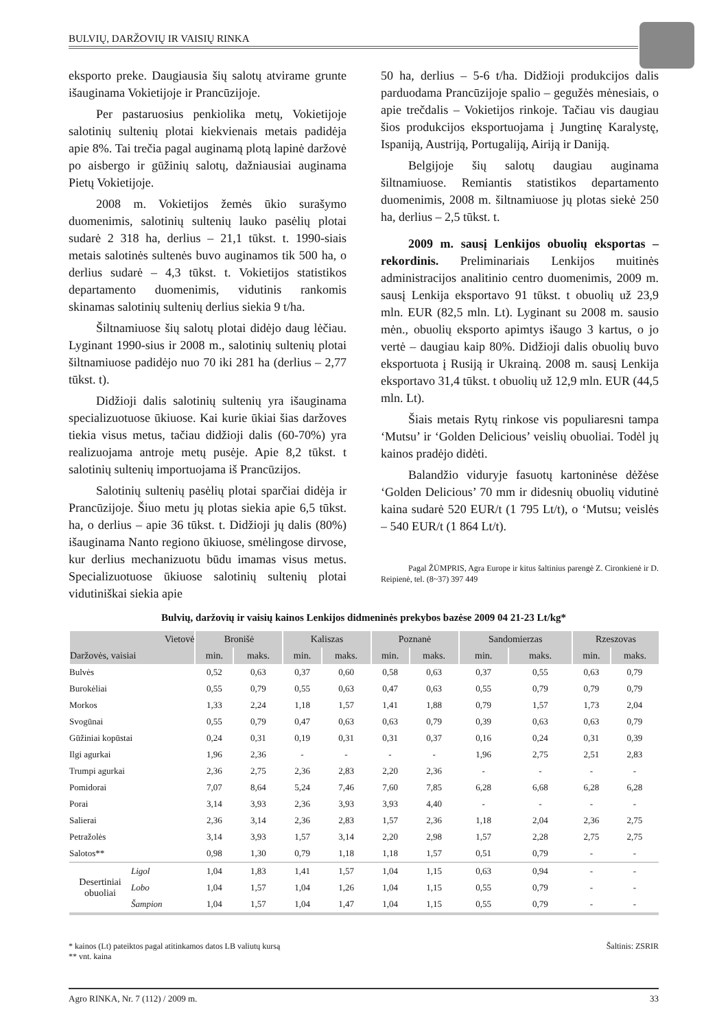BULVIŲ, DARŽOVIŲ IR VAISIŲ RINKA
eksporto preke. Daugiausia šių salotų atvirame grunte išauginama Vokietijoje ir Prancūzijoje.
Per pastaruosius penkiolika metų, Vokietijoje salotinių sultenių plotai kiekvienais metais padidėja apie 8%. Tai trečia pagal auginamą plotą lapinė daržovė po aisbergo ir gūžinių salotų, dažniausiai auginama Pietų Vokietijoje.
2008 m. Vokietijos žemės ūkio surašymo duomenimis, salotinių sultenių lauko pasėlių plotai sudarė 2 318 ha, derlius – 21,1 tūkst. t. 1990-siais metais salotinės sultenės buvo auginamos tik 500 ha, o derlius sudarė – 4,3 tūkst. t. Vokietijos statistikos departamento duomenimis, vidutinis rankomis skinamas salotinių sultenių derlius siekia 9 t/ha.
Šiltnamiuose šių salotų plotai didėjo daug lėčiau. Lyginant 1990-sius ir 2008 m., salotinių sultenių plotai šiltnamiuose padidėjo nuo 70 iki 281 ha (derlius – 2,77 tūkst. t).
Didžioji dalis salotinių sultenių yra išauginama specializuotuose ūkiuose. Kai kurie ūkiai šias daržoves tiekia visus metus, tačiau didžioji dalis (60-70%) yra realizuojama antroje metų pusėje. Apie 8,2 tūkst. t salotinių sultenių importuojama iš Prancūzijos.
Salotinių sultenių pasėlių plotai sparčiai didėja ir Prancūzijoje. Šiuo metu jų plotas siekia apie 6,5 tūkst. ha, o derlius – apie 36 tūkst. t. Didžioji jų dalis (80%) išauginama Nanto regiono ūkiuose, smėlingose dirvose, kur derlius mechanizuotu būdu imamas visus metus. Specializuotuose ūkiuose salotinių sultenių plotai vidutiniškai siekia apie
50 ha, derlius – 5-6 t/ha. Didžioji produkcijos dalis parduodama Prancūzijoje spalio – gegužės mėnesiais, o apie trečdalis – Vokietijos rinkoje. Tačiau vis daugiau šios produkcijos eksportuojama į Jungtinę Karalystę, Ispaniją, Austriją, Portugaliją, Airiją ir Daniją.
Belgijoje šių salotų daugiau auginama šiltnamiuose. Remiantis statistikos departamento duomenimis, 2008 m. šiltnamiuose jų plotas siekė 250 ha, derlius – 2,5 tūkst. t.
2009 m. sausį Lenkijos obuolių eksportas – rekordinis. Preliminariais Lenkijos muitinės administracijos analitinio centro duomenimis, 2009 m. sausį Lenkija eksportavo 91 tūkst. t obuolių už 23,9 mln. EUR (82,5 mln. Lt). Lyginant su 2008 m. sausio mėn., obuolių eksporto apimtys išaugo 3 kartus, o jo vertė – daugiau kaip 80%. Didžioji dalis obuolių buvo eksportuota į Rusiją ir Ukrainą. 2008 m. sausį Lenkija eksportavo 31,4 tūkst. t obuolių už 12,9 mln. EUR (44,5 mln. Lt).
Šiais metais Rytų rinkose vis populiaresni tampa ‘Mutsu’ ir ‘Golden Delicious’ veislių obuoliai. Todėl jų kainos pradėjo didėti.
Balandžio viduryje fasuotų kartoninėse dėžėse ‘Golden Delicious’ 70 mm ir didesnių obuolių vidutinė kaina sudarė 520 EUR/t (1 795 Lt/t), o ‘Mutsu; veislės – 540 EUR/t (1 864 Lt/t).
Pagal ŽŪMPRIS, Agra Europe ir kitus šaltinius parengė Z. Cironkienė ir D. Reipienė, tel. (8~37) 397 449
Bulvių, daržovių ir vaisių kainos Lenkijos didmeninės prekybos bazėse 2009 04 21-23 Lt/kg*
| Vietovė | | Bronišė | | Kaliszas | | Poznanė | | Sandomierzas | | Rzeszovas | |
| --- | --- | --- | --- | --- | --- | --- | --- | --- | --- | --- | --- |
| Daržovės, vaisiai | | min. | maks. | min. | maks. | min. | maks. | min. | maks. | min. | maks. |
| Bulvės | | 0,52 | 0,63 | 0,37 | 0,60 | 0,58 | 0,63 | 0,37 | 0,55 | 0,63 | 0,79 |
| Burokėliai | | 0,55 | 0,79 | 0,55 | 0,63 | 0,47 | 0,63 | 0,55 | 0,79 | 0,79 | 0,79 |
| Morkos | | 1,33 | 2,24 | 1,18 | 1,57 | 1,41 | 1,88 | 0,79 | 1,57 | 1,73 | 2,04 |
| Svogūnai | | 0,55 | 0,79 | 0,47 | 0,63 | 0,63 | 0,79 | 0,39 | 0,63 | 0,63 | 0,79 |
| Gūžiniai kopūstai | | 0,24 | 0,31 | 0,19 | 0,31 | 0,31 | 0,37 | 0,16 | 0,24 | 0,31 | 0,39 |
| Ilgi agurkai | | 1,96 | 2,36 | - | - | - | - | 1,96 | 2,75 | 2,51 | 2,83 |
| Trumpi agurkai | | 2,36 | 2,75 | 2,36 | 2,83 | 2,20 | 2,36 | - | - | - | - |
| Pomidorai | | 7,07 | 8,64 | 5,24 | 7,46 | 7,60 | 7,85 | 6,28 | 6,68 | 6,28 | 6,28 |
| Porai | | 3,14 | 3,93 | 2,36 | 3,93 | 3,93 | 4,40 | - | - | - | - |
| Salierai | | 2,36 | 3,14 | 2,36 | 2,83 | 1,57 | 2,36 | 1,18 | 2,04 | 2,36 | 2,75 |
| Petražolės | | 3,14 | 3,93 | 1,57 | 3,14 | 2,20 | 2,98 | 1,57 | 2,28 | 2,75 | 2,75 |
| Salotos** | | 0,98 | 1,30 | 0,79 | 1,18 | 1,18 | 1,57 | 0,51 | 0,79 | - | - |
| Desertiniai obuoliai | Ligol | 1,04 | 1,83 | 1,41 | 1,57 | 1,04 | 1,15 | 0,63 | 0,94 | - | - |
| | Lobo | 1,04 | 1,57 | 1,04 | 1,26 | 1,04 | 1,15 | 0,55 | 0,79 | - | - |
| | Šampion | 1,04 | 1,57 | 1,04 | 1,47 | 1,04 | 1,15 | 0,55 | 0,79 | - | - |
* kainos (Lt) pateiktos pagal atitinkamos datos LB valiutų kursą Šaltinis: ZSRIR
** vnt. kaina
Agro RINKA, Nr. 7 (112) / 2009 m. 33